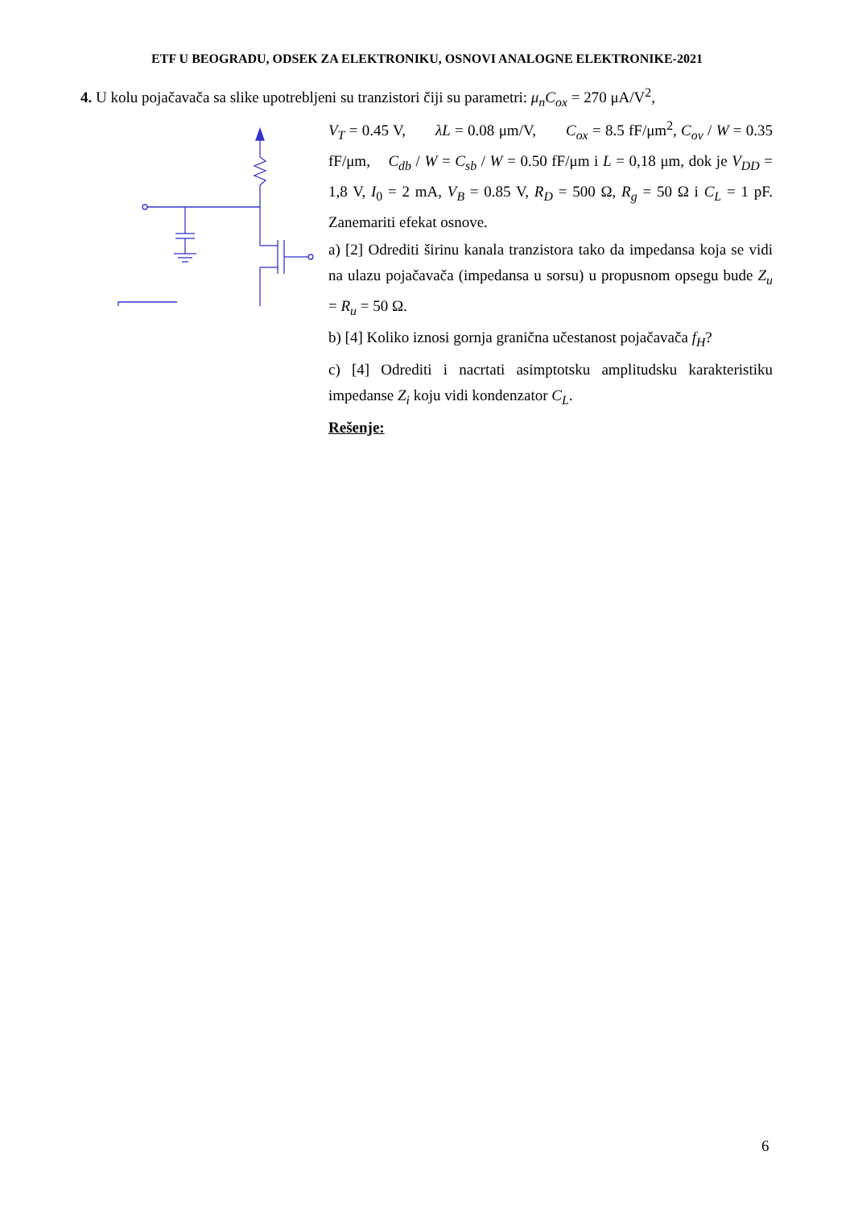ETF U BEOGRADU, ODSEK ZA ELEKTRONIKU, OSNOVI ANALOGNE ELEKTRONIKE-2021
4. U kolu pojačavača sa slike upotrebljeni su tranzistori čiji su parametri: μ<sub>n</sub>C<sub>ox</sub> = 270 μA/V<sup>2</sup>,
V<sub>T</sub> = 0.45 V, λL = 0.08 μm/V, C<sub>ox</sub> = 8.5 fF/μm<sup>2</sup>, C<sub>ov</sub> / W = 0.35 fF/μm, C<sub>db</sub> / W = C<sub>sb</sub> / W = 0.50 fF/μm i L = 0,18 μm, dok je V<sub>DD</sub> = 1,8 V, I<sub>0</sub> = 2 mA, V<sub>B</sub> = 0.85 V, R<sub>D</sub> = 500 Ω, R<sub>g</sub> = 50 Ω i C<sub>L</sub> = 1 pF. Zanemariti efekat osnove.
a) [2] Odrediti širinu kanala tranzistora tako da impedansa koja se vidi na ulazu pojačavača (impedansa u sorsu) u propusnom opsegu bude Z<sub>u</sub> = R<sub>u</sub> = 50 Ω.
b) [4] Koliko iznosi gornja granična učestanost pojačavača f<sub>H</sub>?
c) [4] Odrediti i nacrtati asimptotsku amplitudsku karakteristiku impedanse Z<sub>i</sub> koju vidi kondenzator C<sub>L</sub>.
Rešenje:
6